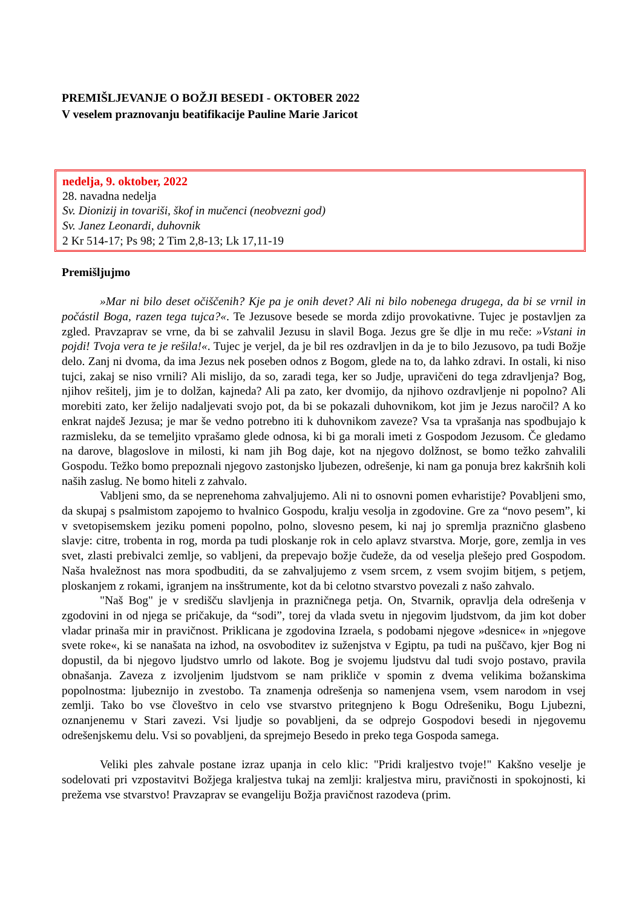PREMIŠLJEVANJE O BOŽJI BESEDI - OKTOBER 2022
V veselem praznovanju beatifikacije Pauline Marie Jaricot
nedelja, 9. oktober, 2022
28. navadna nedelja
Sv. Dionizij in tovariši, škof in mučenci (neobvezni god)
Sv. Janez Leonardi, duhovnik
2 Kr 514-17; Ps 98; 2 Tim 2,8-13; Lk 17,11-19
Premišljujmo
»Mar ni bilo deset očiščenih? Kje pa je onih devet? Ali ni bilo nobenega drugega, da bi se vrnil in počástil Boga, razen tega tujca?«. Te Jezusove besede se morda zdijo provokativne. Tujec je postavljen za zgled. Pravzaprav se vrne, da bi se zahvalil Jezusu in slavil Boga. Jezus gre še dlje in mu reče: »Vstani in pojdi! Tvoja vera te je rešila!«. Tujec je verjel, da je bil res ozdravljen in da je to bilo Jezusovo, pa tudi Božje delo. Zanj ni dvoma, da ima Jezus nek poseben odnos z Bogom, glede na to, da lahko zdravi. In ostali, ki niso tujci, zakaj se niso vrnili? Ali mislijo, da so, zaradi tega, ker so Judje, upravičeni do tega zdravljenja? Bog, njihov rešitelj, jim je to dolžan, kajneda? Ali pa zato, ker dvomijo, da njihovo ozdravljenje ni popolno? Ali morebiti zato, ker želijo nadaljevati svojo pot, da bi se pokazali duhovnikom, kot jim je Jezus naročil? A ko enkrat najdeš Jezusa; je mar še vedno potrebno iti k duhovnikom zaveze? Vsa ta vprašanja nas spodbujajo k razmisleku, da se temeljito vprašamo glede odnosa, ki bi ga morali imeti z Gospodom Jezusom. Če gledamo na darove, blagoslove in milosti, ki nam jih Bog daje, kot na njegovo dolžnost, se bomo težko zahvalili Gospodu. Težko bomo prepoznali njegovo zastonjsko ljubezen, odrešenje, ki nam ga ponuja brez kakršnih koli naših zaslug. Ne bomo hiteli z zahvalo.
Vabljeni smo, da se neprenehoma zahvaljujemo. Ali ni to osnovni pomen evharistije? Povabljeni smo, da skupaj s psalmistom zapojemo to hvalnico Gospodu, kralju vesolja in zgodovine. Gre za “novo pesem”, ki v svetopisemskem jeziku pomeni popolno, polno, slovesno pesem, ki naj jo spremlja praznično glasbeno slavje: citre, trobenta in rog, morda pa tudi ploskanje rok in celo aplavz stvarstva. Morje, gore, zemlja in ves svet, zlasti prebivalci zemlje, so vabljeni, da prepevajo božje čudeže, da od veselja plešejo pred Gospodom. Naša hvaležnost nas mora spodbuditi, da se zahvaljujemo z vsem srcem, z vsem svojim bitjem, s petjem, ploskanjem z rokami, igranjem na insštrumente, kot da bi celotno stvarstvo povezali z našo zahvalo.
"Naš Bog" je v središču slavljenja in prazničnega petja. On, Stvarnik, opravlja dela odrešenja v zgodovini in od njega se pričakuje, da “sodi”, torej da vlada svetu in njegovim ljudstvom, da jim kot dober vladar prinaša mir in pravičnost. Priklicana je zgodovina Izraela, s podobami njegove »desnice« in »njegove svete roke«, ki se nanašata na izhod, na osvoboditev iz suženjstva v Egiptu, pa tudi na puščavo, kjer Bog ni dopustil, da bi njegovo ljudstvo umrlo od lakote. Bog je svojemu ljudstvu dal tudi svojo postavo, pravila obnašanja. Zaveza z izvoljenim ljudstvom se nam prikliče v spomin z dvema velikima božanskima popolnostma: ljubeznijo in zvestobo. Ta znamenja odrešenja so namenjena vsem, vsem narodom in vsej zemlji. Tako bo vse človeštvo in celo vse stvarstvo pritegnjeno k Bogu Odrešeniku, Bogu Ljubezni, oznanjenemu v Stari zavezi. Vsi ljudje so povabljeni, da se odprejo Gospodovi besedi in njegovemu odrešenjskemu delu. Vsi so povabljeni, da sprejmejo Besedo in preko tega Gospoda samega.
Veliki ples zahvale postane izraz upanja in celo klic: "Pridi kraljestvo tvoje!" Kakšno veselje je sodelovati pri vzpostavitvi Božjega kraljestva tukaj na zemlji: kraljestva miru, pravičnosti in spokojnosti, ki prežema vse stvarstvo! Pravzaprav se evangeliju Božja pravičnost razodeva (prim.